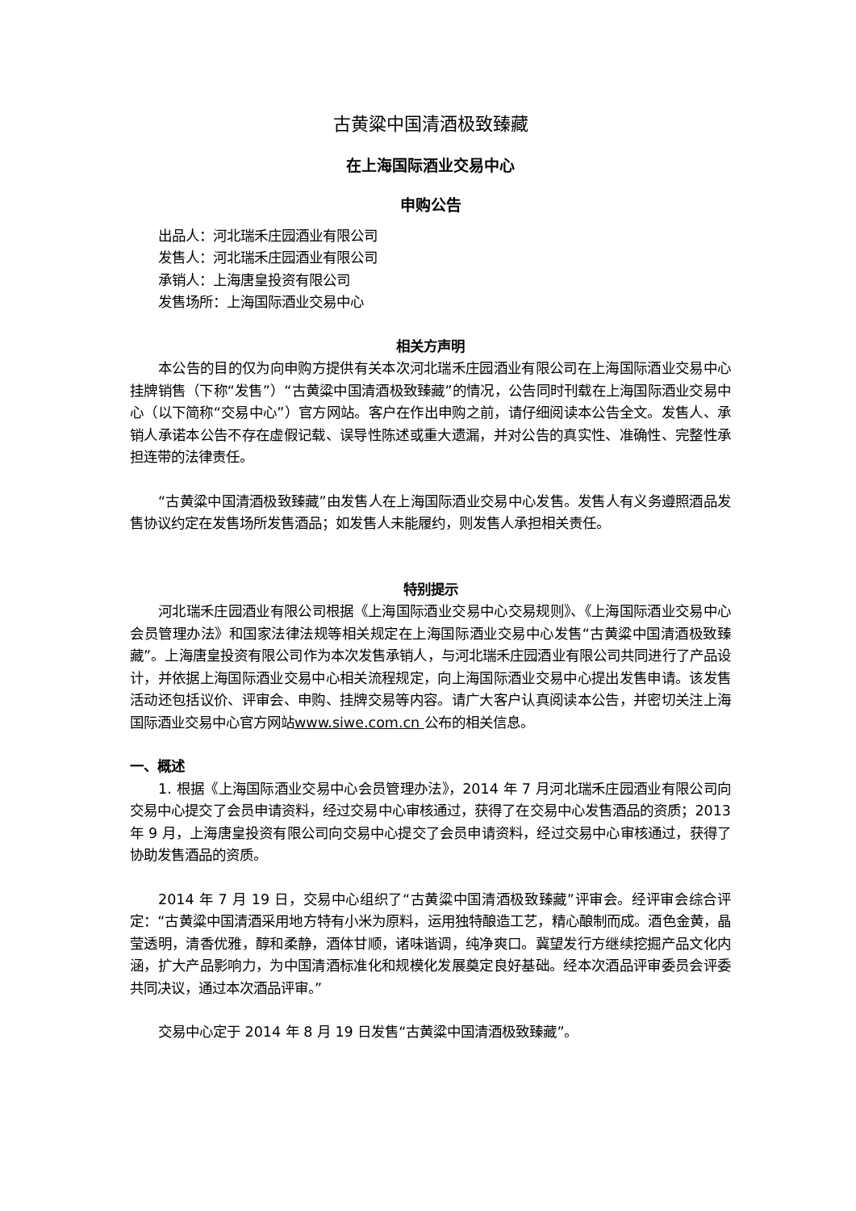古黄粱中国清酒极致臻藏
在上海国际酒业交易中心
申购公告
出品人：河北瑞禾庄园酒业有限公司
发售人：河北瑞禾庄园酒业有限公司
承销人：上海唐皇投资有限公司
发售场所：上海国际酒业交易中心
相关方声明
本公告的目的仅为向申购方提供有关本次河北瑞禾庄园酒业有限公司在上海国际酒业交易中心挂牌销售（下称“发售”）“古黄粱中国清酒极致臻藏”的情况，公告同时刊载在上海国际酒业交易中心（以下简称“交易中心”）官方网站。客户在作出申购之前，请仔细阅读本公告全文。发售人、承销人承诺本公告不存在虚假记载、误导性陈述或重大遗漏，并对公告的真实性、准确性、完整性承担连带的法律责任。
“古黄粱中国清酒极致臻藏”由发售人在上海国际酒业交易中心发售。发售人有义务遵照酒品发售协议约定在发售场所发售酒品；如发售人未能履约，则发售人承担相关责任。
特别提示
河北瑞禾庄园酒业有限公司根据《上海国际酒业交易中心交易规则》、《上海国际酒业交易中心会员管理办法》和国家法律法规等相关规定在上海国际酒业交易中心发售“古黄粱中国清酒极致臻藏”。上海唐皇投资有限公司作为本次发售承销人，与河北瑞禾庄园酒业有限公司共同进行了产品设计，并依据上海国际酒业交易中心相关流程规定，向上海国际酒业交易中心提出发售申请。该发售活动还包括议价、评审会、申购、挂牌交易等内容。请广大客户认真阅读本公告，并密切关注上海国际酒业交易中心官方网站www.siwe.com.cn 公布的相关信息。
一、概述
1. 根据《上海国际酒业交易中心会员管理办法》，2014 年 7 月河北瑞禾庄园酒业有限公司向交易中心提交了会员申请资料，经过交易中心审核通过，获得了在交易中心发售酒品的资质；2013 年 9 月，上海唐皇投资有限公司向交易中心提交了会员申请资料，经过交易中心审核通过，获得了协助发售酒品的资质。
2014 年 7 月 19 日，交易中心组织了“古黄粱中国清酒极致臻藏”评审会。经评审会综合评定：“古黄粱中国清酒采用地方特有小米为原料，运用独特酿造工艺，精心酿制而成。酒色金黄，晶莹透明，清香优雅，醇和柔静，酒体甘顺，诸味谐调，纯净爽口。冀望发行方继续挖掘产品文化内涵，扩大产品影响力，为中国清酒标准化和规模化发展奠定良好基础。经本次酒品评审委员会评委共同决议，通过本次酒品评审。”
交易中心定于 2014 年 8 月 19 日发售“古黄粱中国清酒极致臻藏”。